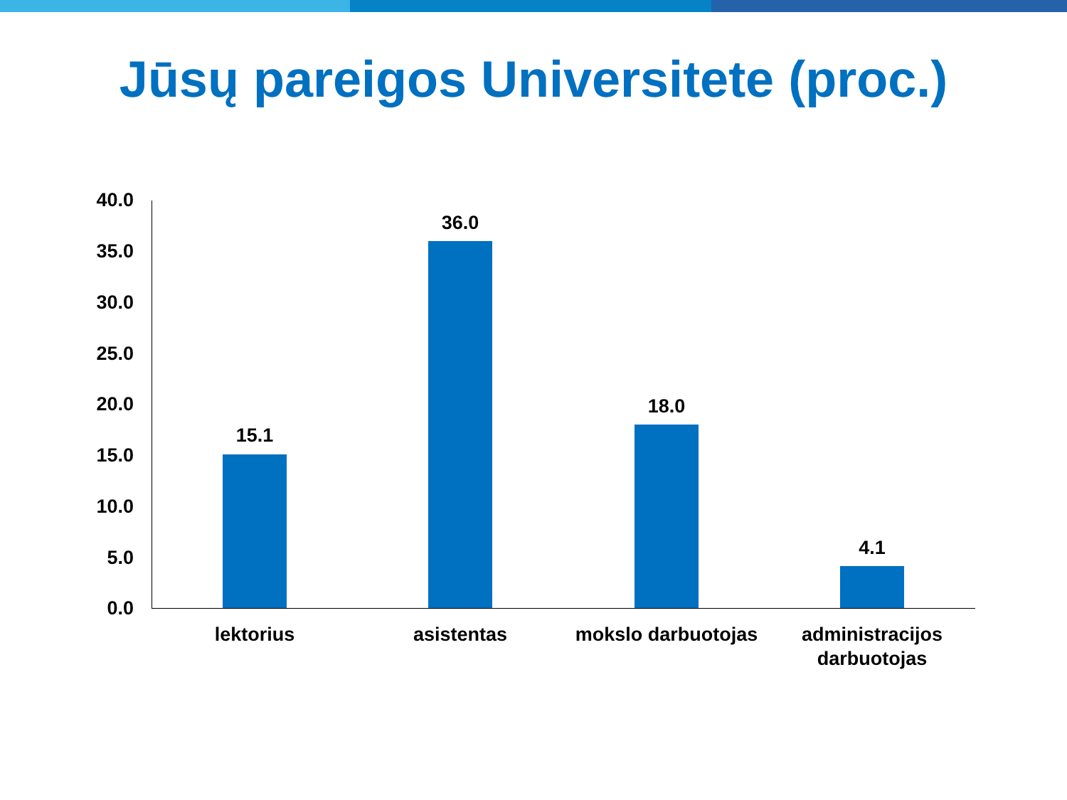Jūsų pareigos Universitete (proc.)
40.0
35.0
30.0
25.0
20.0
15.0
10.0
5.0
0.0
15.1
36.0
18.0
4.1
lektorius asistentas
mokslo darbuotojas
administracijos darbuotojas